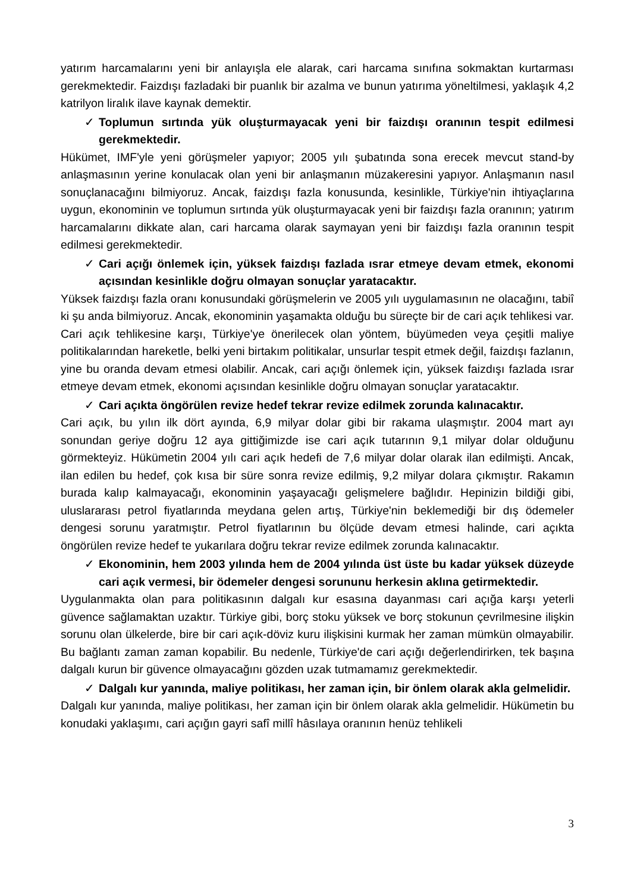yatırım harcamalarını yeni bir anlayışla ele alarak, cari harcama sınıfına sokmaktan kurtarması gerekmektedir. Faizdışı fazladaki bir puanlık bir azalma ve bunun yatırıma yöneltilmesi, yaklaşık 4,2 katrilyon liralık ilave kaynak demektir.
✓ Toplumun sırtında yük oluşturmayacak yeni bir faizdışı oranının tespit edilmesi gerekmektedir.
Hükümet, IMF'yle yeni görüşmeler yapıyor; 2005 yılı şubatında sona erecek mevcut stand-by anlaşmasının yerine konulacak olan yeni bir anlaşmanın müzakeresini yapıyor. Anlaşmanın nasıl sonuçlanacağını bilmiyoruz. Ancak, faizdışı fazla konusunda, kesinlikle, Türkiye'nin ihtiyaçlarına uygun, ekonominin ve toplumun sırtında yük oluşturmayacak yeni bir faizdışı fazla oranının; yatırım harcamalarını dikkate alan, cari harcama olarak saymayan yeni bir faizdışı fazla oranının tespit edilmesi gerekmektedir.
✓ Cari açığı önlemek için, yüksek faizdışı fazlada ısrar etmeye devam etmek, ekonomi açısından kesinlikle doğru olmayan sonuçlar yaratacaktır.
Yüksek faizdışı fazla oranı konusundaki görüşmelerin ve 2005 yılı uygulamasının ne olacağını, tabiî ki şu anda bilmiyoruz. Ancak, ekonominin yaşamakta olduğu bu süreçte bir de cari açık tehlikesi var. Cari açık tehlikesine karşı, Türkiye'ye önerilecek olan yöntem, büyümeden veya çeşitli maliye politikalarından hareketle, belki yeni birtakım politikalar, unsurlar tespit etmek değil, faizdışı fazlanın, yine bu oranda devam etmesi olabilir. Ancak, cari açığı önlemek için, yüksek faizdışı fazlada ısrar etmeye devam etmek, ekonomi açısından kesinlikle doğru olmayan sonuçlar yaratacaktır.
✓ Cari açıkta öngörülen revize hedef tekrar revize edilmek zorunda kalınacaktır.
Cari açık, bu yılın ilk dört ayında, 6,9 milyar dolar gibi bir rakama ulaşmıştır. 2004 mart ayı sonundan geriye doğru 12 aya gittiğimizde ise cari açık tutarının 9,1 milyar dolar olduğunu görmekteyiz. Hükümetin 2004 yılı cari açık hedefi de 7,6 milyar dolar olarak ilan edilmişti. Ancak, ilan edilen bu hedef, çok kısa bir süre sonra revize edilmiş, 9,2 milyar dolara çıkmıştır. Rakamın burada kalıp kalmayacağı, ekonominin yaşayacağı gelişmelere bağlıdır. Hepinizin bildiği gibi, uluslararası petrol fiyatlarında meydana gelen artış, Türkiye'nin beklemediği bir dış ödemeler dengesi sorunu yaratmıştır. Petrol fiyatlarının bu ölçüde devam etmesi halinde, cari açıkta öngörülen revize hedef te yukarılara doğru tekrar revize edilmek zorunda kalınacaktır.
✓ Ekonominin, hem 2003 yılında hem de 2004 yılında üst üste bu kadar yüksek düzeyde cari açık vermesi, bir ödemeler dengesi sorununu herkesin aklına getirmektedir.
Uygulanmakta olan para politikasının dalgalı kur esasına dayanması cari açığa karşı yeterli güvence sağlamaktan uzaktır. Türkiye gibi, borç stoku yüksek ve borç stokunun çevrilmesine ilişkin sorunu olan ülkelerde, bire bir cari açık-döviz kuru ilişkisini kurmak her zaman mümkün olmayabilir. Bu bağlantı zaman zaman kopabilir. Bu nedenle, Türkiye'de cari açığı değerlendirirken, tek başına dalgalı kurun bir güvence olmayacağını gözden uzak tutmamamız gerekmektedir.
✓ Dalgalı kur yanında, maliye politikası, her zaman için, bir önlem olarak akla gelmelidir.
Dalgalı kur yanında, maliye politikası, her zaman için bir önlem olarak akla gelmelidir. Hükümetin bu konudaki yaklaşımı, cari açığın gayri safî millî hâsılaya oranının henüz tehlikeli
3